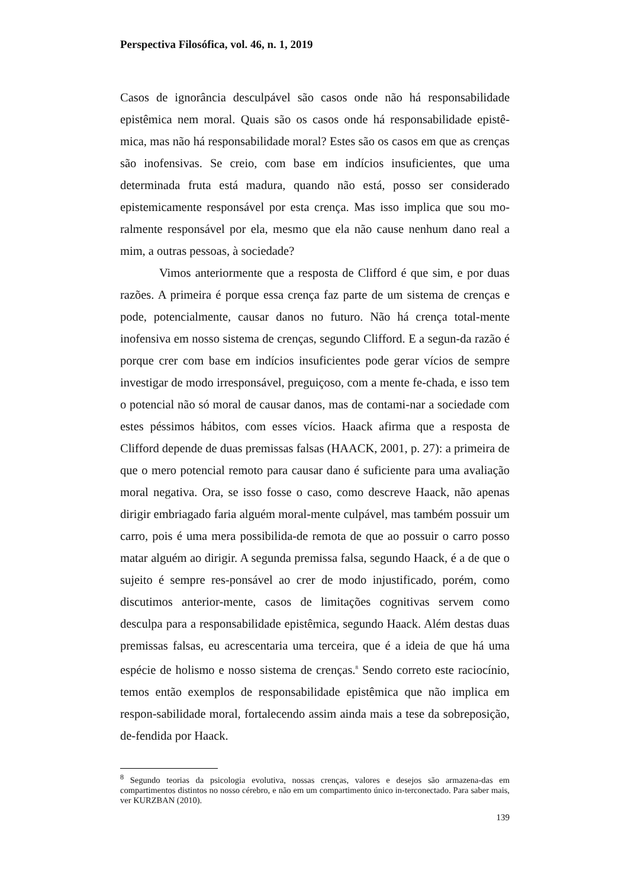Perspectiva Filosófica, vol. 46, n. 1, 2019
Casos de ignorância desculpável são casos onde não há responsabilidade epistêmica nem moral. Quais são os casos onde há responsabilidade epistê-mica, mas não há responsabilidade moral? Estes são os casos em que as crenças são inofensivas. Se creio, com base em indícios insuficientes, que uma determinada fruta está madura, quando não está, posso ser considerado epistemicamente responsável por esta crença. Mas isso implica que sou mo-ralmente responsável por ela, mesmo que ela não cause nenhum dano real a mim, a outras pessoas, à sociedade?
Vimos anteriormente que a resposta de Clifford é que sim, e por duas razões. A primeira é porque essa crença faz parte de um sistema de crenças e pode, potencialmente, causar danos no futuro. Não há crença total-mente inofensiva em nosso sistema de crenças, segundo Clifford. E a segun-da razão é porque crer com base em indícios insuficientes pode gerar vícios de sempre investigar de modo irresponsável, preguiçoso, com a mente fe-chada, e isso tem o potencial não só moral de causar danos, mas de contami-nar a sociedade com estes péssimos hábitos, com esses vícios. Haack afirma que a resposta de Clifford depende de duas premissas falsas (HAACK, 2001, p. 27): a primeira de que o mero potencial remoto para causar dano é suficiente para uma avaliação moral negativa. Ora, se isso fosse o caso, como descreve Haack, não apenas dirigir embriagado faria alguém moral-mente culpável, mas também possuir um carro, pois é uma mera possibilida-de remota de que ao possuir o carro posso matar alguém ao dirigir. A segunda premissa falsa, segundo Haack, é a de que o sujeito é sempre res-ponsável ao crer de modo injustificado, porém, como discutimos anterior-mente, casos de limitações cognitivas servem como desculpa para a responsabilidade epistêmica, segundo Haack. Além destas duas premissas falsas, eu acrescentaria uma terceira, que é a ideia de que há uma espécie de holismo e nosso sistema de crenças.<sup>8</sup> Sendo correto este raciocínio, temos então exemplos de responsabilidade epistêmica que não implica em respon-sabilidade moral, fortalecendo assim ainda mais a tese da sobreposição, de-fendida por Haack.
<sup>8</sup> Segundo teorias da psicologia evolutiva, nossas crenças, valores e desejos são armazena-das em compartimentos distintos no nosso cérebro, e não em um compartimento único in-terconectado. Para saber mais, ver KURZBAN (2010).
139